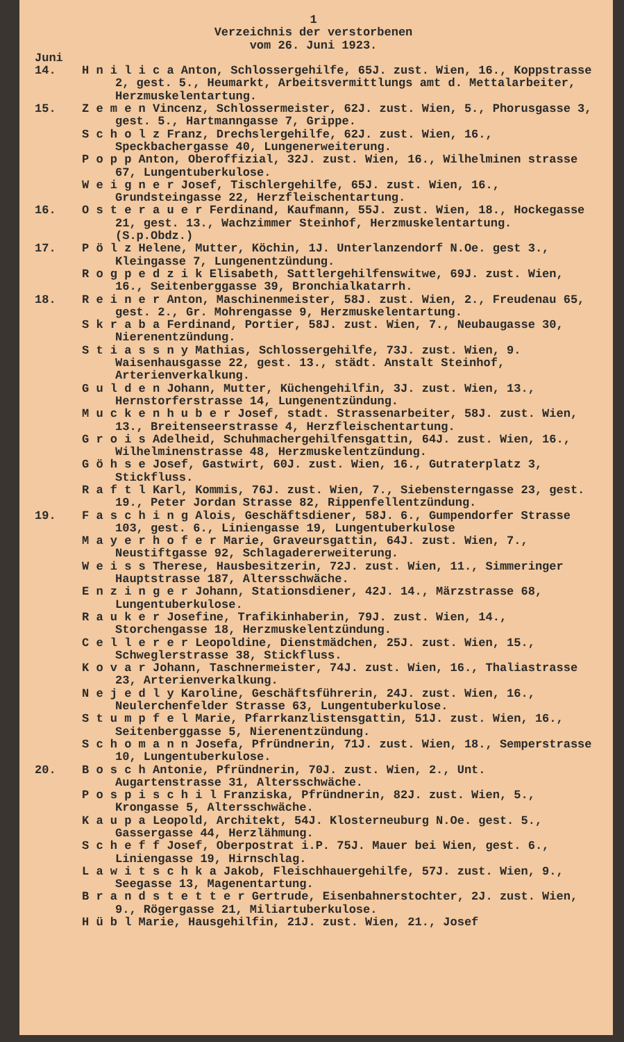1
Verzeichnis der verstorbenen
vom 26. Juni 1923.
Juni
14. H n i l i c a Anton, Schlossergehilfe, 65J. zust. Wien, 16., Koppstrasse 2, gest. 5., Heumarkt, Arbeitsvermittlungs amt d. Mettalarbeiter, Herzmuskelentartung.
15. Z e m e n Vincenz, Schlossermeister, 62J. zust. Wien, 5., Phorusgasse 3, gest. 5., Hartmanngasse 7, Grippe.
S c h o l z Franz, Drechslergehilfe, 62J. zust. Wien, 16., Speckbachergasse 40, Lungenerweiterung.
P o p p Anton, Oberoffizial, 32J. zust. Wien, 16., Wilhelminen strasse 67, Lungentuberkulose.
W e i g n e r Josef, Tischlergehilfe, 65J. zust. Wien, 16., Grundsteingasse 22, Herzfleischentartung.
16. O s t e r a u e r Ferdinand, Kaufmann, 55J. zust. Wien, 18., Hockegasse 21, gest. 13., Wachzimmer Steinhof, Herzmuskelentartung. (S.p.Obdz.)
17. P ö l z Helene, Mutter, Köchin, 1J. Unterlanzendorf N.Oe. gest 3., Kleingasse 7, Lungenentzündung.
R o g p e d z i k Elisabeth, Sattlergehilfenswitwe, 69J. zust. Wien, 16., Seitenberggasse 39, Bronchialkatarrh.
18. R e i n e r Anton, Maschinenmeister, 58J. zust. Wien, 2., Freudenau 65, gest. 2., Gr. Mohrengasse 9, Herzmuskelentartung.
S k r a b a Ferdinand, Portier, 58J. zust. Wien, 7., Neubaugasse 30, Nierenentzündung.
S t i a s s n y Mathias, Schlossergehilfe, 73J. zust. Wien, 9. Waisenhausgasse 22, gest. 13., städt. Anstalt Steinhof, Arterienverkalkung.
G u l d e n Johann, Mutter, Küchengehilfin, 3J. zust. Wien, 13., Hernstorferstrasse 14, Lungenentzündung.
M u c k e n h u b e r Josef, stadt. Strassenarbeiter, 58J. zust. Wien, 13., Breitenseerstrasse 4, Herzfleischentartung.
G r o i s Adelheid, Schuhmachergehilfensgattin, 64J. zust. Wien, 16., Wilhelminenstrasse 48, Herzmuskelentzündung.
G ö h s e Josef, Gastwirt, 60J. zust. Wien, 16., Gutraterplatz 3, Stickfluss.
R a f t l Karl, Kommis, 76J. zust. Wien, 7., Siebensterngasse 23, gest. 19., Peter Jordan Strasse 82, Rippenfellentzündung.
19. F a s c h i n g Alois, Geschäftsdiener, 58J. 6., Gumpendorfer Strasse 103, gest. 6., Liniengasse 19, Lungentuberkulose
M a y e r h o f e r Marie, Graveursgattin, 64J. zust. Wien, 7., Neustiftgasse 92, Schlagadererweiterung.
W e i s s Therese, Hausbesitzerin, 72J. zust. Wien, 11., Simmeringer Hauptstrasse 187, Altersschwäche.
E n z i n g e r Johann, Stationsdiener, 42J. 14., Märzstrasse 68, Lungentuberkulose.
R a u k e r Josefine, Trafikinhaberin, 79J. zust. Wien, 14., Storchengasse 18, Herzmuskelentzündung.
C e l l e r e r Leopoldine, Dienstmädchen, 25J. zust. Wien, 15., Schweglerstrasse 38, Stickfluss.
K o v a r Johann, Taschnermeister, 74J. zust. Wien, 16., Thaliastrasse 23, Arterienverkalkung.
N e j e d l y Karoline, Geschäftsführerin, 24J. zust. Wien, 16., Neulerchenfelder Strasse 63, Lungentuberkulose.
S t u m p f e l Marie, Pfarrkanzlistensgattin, 51J. zust. Wien, 16., Seitenberggasse 5, Nierenentzündung.
S c h o m a n n Josefa, Pfründnerin, 71J. zust. Wien, 18., Semperstrasse 10, Lungentuberkulose.
20. B o s c h Antonie, Pfründnerin, 70J. zust. Wien, 2., Unt. Augartenstrasse 31, Altersschwäche.
P o s p i s c h i l Franziska, Pfründnerin, 82J. zust. Wien, 5., Krongasse 5, Altersschwäche.
K a u p a Leopold, Architekt, 54J. Klosterneuburg N.Oe. gest. 5., Gassergasse 44, Herzlähmung.
S c h e f f Josef, Oberpostrat i.P. 75J. Mauer bei Wien, gest. 6., Liniengasse 19, Hirnschlag.
L a w i t s c h k a Jakob, Fleischhauergehilfe, 57J. zust. Wien, 9., Seegasse 13, Magenentartung.
B r a n d s t e t t e r Gertrude, Eisenbahnerstochter, 2J. zust. Wien, 9., Rögergasse 21, Miliartuberkulose.
H ü b l Marie, Hausgehilfin, 21J. zust. Wien, 21., Josef